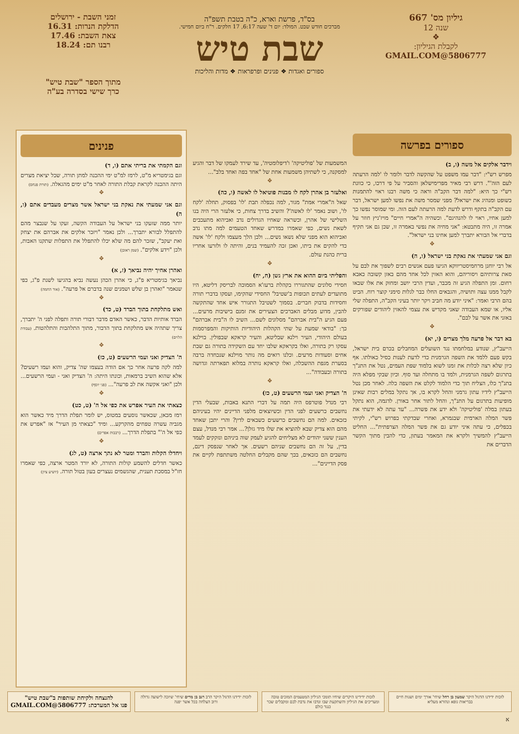גיליון מס' 667
שנה 12
❖
לקבלת הגיליון:
5806777@GMAIL.COM
בס"ד, פרשת וארא, כ"ה בטבת תשפ"ה
מברכים חודש שבט. המולד: יום ד' שעה 6:17, 17 חלקים. ר"ח ביום חמישי.
שבת טיש
ספורים ואגדות ❖ פנינים ופרפראות ❖ מדות והליכות
זמני השבת - ירושלים
הדלקת הנרות: 16.31
צאת השבת: 17.46
רבנו תם: 18.24
מתוך הספר "שבת טיש"
כרך שישי בסדרה בע"ה
ספורים בפרשה
וידבר אלקים אל משה (ו, ב)
מפרש רש"י: "דבר עמו משפט על שהקשה לדבר ולומר לו 'למה הרעתה לעם הזה'". דרש רבי מאיר מפרימישלאן והסביר על פי דרכו, כי כוונת רש"י כך היא: "למה דבר הקב"ה וראה כי משה רבנו ראוי להתמנות כשופט ומנהיג את ישראל? מפני שמסר משה את נפשו למען ישראל, דבר עם הקב"ה בתקף ודרש לדעת למה הרעתה לעם הזה. ומי שמוסר נפשו כך למען אחיו, ראוי לו להנהיגם". וכשהיה ה"אמרי חיים" מויז'ניץ חוזר על אמרה זו, היה מתבטא: "אני מחיה את נפשי באמרה זו, שכן גם אני תקיף בדברי אל הבורא יתברך למען אחינו בני ישראל".
❖
וגם אני שמעתי את נאקת בני ישראל (ו, ה)
אל רבי יוחנן מרחמיסטריווקא הגיעו פעם אנשים רבים לשפוך את לבם על סאת צרותיהם ויסוריהם, והוא האזין לכל אחד מהם באזן קשובה כאבא רחום. זמן התפלה הגיע זה מכבר, ועדין הרבי יושב ומחזק את אלו שבאו לקבל ממנו עצה ותושיה, והגבאים החלו כבר לגלות סימני קוצר רוח. הביט בהם הרבי ואמר: "איני יודע מה חביב ויקר יותר בעיני הקב"ה, התפלה שלי אליו, או שמא העבודה שאני מקדיש את עצמי להאזין ליהודים שפורקים באזני את אשר על לבם".
❖
בא דבר אל פרעה מלך מצרים (ו, יא)
הייעב"ץ, שנודע במלחמתו נגד השועלים המחבלים בכרם בית ישראל, בקש פעם ללמד את השפה הגרמנית כדי לדעת לענות כסיל כאולתו. אף כיון שלא רצה לכלות את זמנו לשוא בלמוד שפת העמים, נטל את התנ"ך בתרגום לשפה הגרמנית, ולמד בו מתחלה ועד סוף. וכיון שבקי מפלא היה בתנ"ך כלו, הצליח תוך כדי הלמוד לקלט את השפה כלה. לאחר מכן נטל הייעב"ץ לידיו עתון גרמני והחל לקרא בו, אך נתקל במלים רבות שאינן מופיעות בתרגום על התנ"ך, והחל לתור אחר באורן. לדגמה, הוא נתקל בעתון במלה 'פוליטיקה' ולא ידע את פשרה... "עד עתה לא ידעתי את פשר המלה הארמית שבגמרא, ואחרי שבדקתי בפרוש רש"י, לקיתי בכפלים, כי עתה איני יודע גם את פשר המלה הצרפתית"... החליט הייעב"ץ להמשיך ולקרא את המאמר בעתון, כדי להבין מתוך הקשר הדברים את
המשמעות של 'פוליטיקה' ו'דיפלומטיה', עד שירד לעמקו של דבר והגיע למסקנה, כי לשתיהן משמעות אחת של "אחד בפה ואחד בלב"...
❖
ואלעזר בן אהרן לקח לו מבנות פוטיאל לו לאשה (ו, כה)
שאל ה"אמרי אמת" מגור, למה נכפלה תבת 'לו' בפסוק, תחלה 'לקח לו', ושוב נאמר 'לו לאשה'? והשיב בדרך צחות, כי אלעזר הרי היה בנו השלישי של אהרן, וכשראה שאחיו הגדולים נדב ואביהוא מתעכבים לשאת נשים, כפי שאמרו במדרש שאחד הטעמים למה מתו נדב ואביהוא הוא מפני שלא נשאו נשים... ולכן הלך מעצמו ולקח 'לו' אשה כדי להקים את ביתו, ואכן זכה להעמיד בנים, והיתה לו ולזרעו אחריו ברית כהנת עולם.
❖
והפליתי ביום ההוא את ארץ גשן (ח, יח)
חסידי סלונים שהתגוררו בקהלת ברעז'א הסמוכה לבריסק דליטא, היו מתועדים לעתים תכופות ב'שטיבל' החסידי שהקימו, ועסקו בדברי תורה וחסידות בדבוק חברים. בסמוך לשטיבל התגורר איש אחד שהתקשה להבין, מדוע מבלים האברכים הצעירים את זמנם בישיבות מרעים... פעם הגיע ה"בית אברהם" מסלונים לשם... השיב לו ה"בית אברהם" כך: "בודאי שמעת על שתי הקהלות היהודיות הותיקות והמפרסמות בעולם היהודי, העיר וילנא שבליטא, והעיר קראקא שבפולין. בוילנא עסקו רק בתורה, ואלו בקראקא שלבו יחד עם השקידה בתורה גם שבת אחים וסעודות מרעים. וכלנו רואים מה נותר מוילנא שנכחדה ברבה בסערת מגפת ההשכלה, ואלו קראקא נותרה במלוא תפארתה וגדושה בתורה ובעבודה"...
❖
ה' הצדיק ואני ועמי הרשעים (ט, כז)
רבי מנדל פוטרפס היה תמה על דברי התנא באבות, שבעלי הדין נחשבים כרשעים לפני הדין וכשיוצאים מלפני הדיינים יהיו בעיניהם כזכאים. למה הם נחשבים כרשעים כשבאים לדין? והרי יתכן שאחד מהם הוא צדיק שבא להוציא את שלו מיד גזלן?... אמר רבי מנדל, עצם הענין ששני יהודים לא מצליחים להגיע לעמק שוה ביניהם ונזקקים לעמד בדין, על זה הם נחשבים שניהם רשעים. אך לאחר שנפסק דינם, נחשבים הם כזכאים, בכך שהם מקבלים החלטה משתתפת לקיים את פסק הדיינים"...
פנינים
וגם הקמתי את בריתי אתם (ו, ד)
וגם בגימטריא מ"ט, לרמז למ"ט ימי ההכנה למתן תורה, שכל יציאת מצרים היתה ההכנה לקראת קבלת התורה לאחר מ"ט ימים מהגאלה. (תורת פנחס)
❖
וגם אני שמעתי את נאקת בני ישראל אשר מצרים מעבדים אתם (ו, ה)
יותר ממה שזעקו בני ישראל על העבודה הקשה, זעקו על שנבצר מהם להתפלל לבורא יתברך... ולכן נאמר "ויזכר אלקים את אברהם את יצחק ואת יעקב", שזכר להם מה שלא יכלו להתפלל את התפלות שתקנו האבות, ולכן "וידע אלקים". (שמן ראובן)
❖
ואהרן אחיך יהיה נביאך (ז, א)
נביאך בגימטריא פ"ג, כי אהרן הכהן נעשה נביא בהגיעו לשנת פ"ג, כפי שנאמר "ואהרן בן שלש ושמנים שנה בדברם אל פרעה". (אור החמה)
❖
ואש מתלקחת בתוך הברד (ט, כד)
הברד אותיות הדבר, כאשר האדם מדבר דבורי תורה ותפלה לפני ה' יתברך, צריך שתהיה אש מתלקחת בתוך הדבור, מתוך התלהבות והתלהטות. (עבודת הלוים)
❖
ה' הצדיק ואני ועמי הרשעים (ט, כז)
למה לקה פרעה אחר כך אם הודה בעצמו שה' צדיק, והוא ועמו רשעים? אלא שהוא השיב ברמאות, וכונתו היתה: ה' הצדיק ואני - ועמי הרשעים... ולכן "ואני אקשה את לב פרעה"... (פני יוסף)
❖
כצאתי את העיר אפרש את כפי אל ה' (ט, כט)
רמז מכאן, שכאשר נוסעים במטוס, יש לומר תפלת הדרך מיד כאשר הוא מגביה עשרה טפחים מהקרקע... ומיד "כצאתי מן העיר" אז "אפרש את כפי אל ה'" בתפלת הדרך... (רבבות אפרים)
❖
ויחדלו הקלות והברד ומטר לא נתך ארצה (ט, לג)
כאשר חדלים להשמע קולות התורה, לא יורד המטר ארצה, כפי שאמרו חז"ל במסכת תענית, שהגשמים נעצרים בעון בטול תורה. (יושיע ציון)
לזכות ידידנו הדגול היקר שמעון בן רחל שיחי' אורך ימים ושנות חיים בבריאות גופא ונהורא מעליא
לזכות ידידינו היקרים שיחיו תומכי הגיליון המטעמים המזכים טובה ומעריכים את הגיליון והשתקעת שבו ונדבו את נדבת לבם ומקבלים שכר כנגד כולם
לזכות ידידנו הדגול היקר הרב רגב בן מרים שיחי' שיזכה לישועה גדולה ורוב הצלחה בכל אשר יפנה
להנצחה ולקיחת שותפות ב"שבת טיש"
פנו אל המערכת: 5806777@GMAIL.COM
א